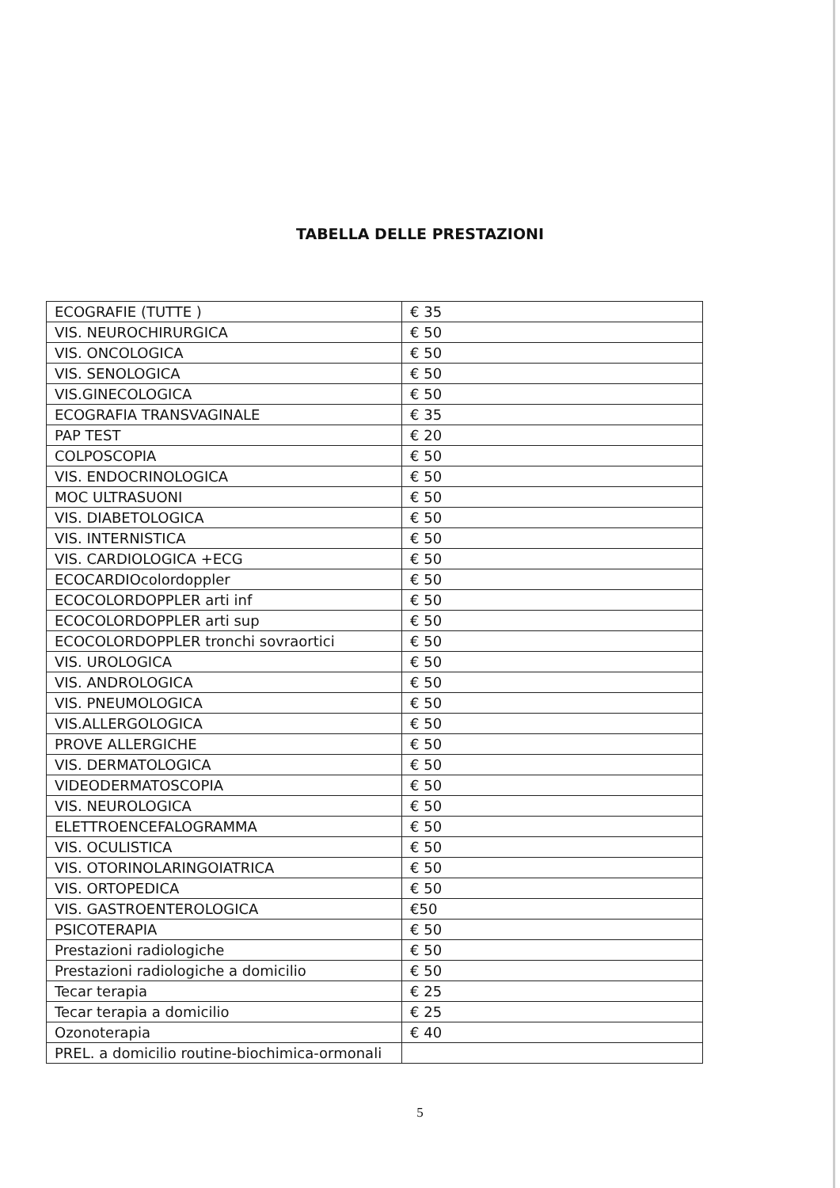TABELLA DELLE PRESTAZIONI
| ECOGRAFIE (TUTTE ) | € 35 |
| VIS. NEUROCHIRURGICA | € 50 |
| VIS. ONCOLOGICA | € 50 |
| VIS. SENOLOGICA | € 50 |
| VIS.GINECOLOGICA | € 50 |
| ECOGRAFIA TRANSVAGINALE | € 35 |
| PAP TEST | € 20 |
| COLPOSCOPIA | € 50 |
| VIS. ENDOCRINOLOGICA | € 50 |
| MOC ULTRASUONI | € 50 |
| VIS. DIABETOLOGICA | € 50 |
| VIS. INTERNISTICA | € 50 |
| VIS. CARDIOLOGICA +ECG | € 50 |
| ECOCARDIOcolordoppler | € 50 |
| ECOCOLORDOPPLER arti inf | € 50 |
| ECOCOLORDOPPLER arti sup | € 50 |
| ECOCOLORDOPPLER tronchi sovraortici | € 50 |
| VIS. UROLOGICA | € 50 |
| VIS. ANDROLOGICA | € 50 |
| VIS. PNEUMOLOGICA | € 50 |
| VIS.ALLERGOLOGICA | € 50 |
| PROVE ALLERGICHE | € 50 |
| VIS. DERMATOLOGICA | € 50 |
| VIDEODERMATOSCOPIA | € 50 |
| VIS. NEUROLOGICA | € 50 |
| ELETTROENCEFALOGRAMMA | € 50 |
| VIS. OCULISTICA | € 50 |
| VIS. OTORINOLARINGOIATRICA | € 50 |
| VIS. ORTOPEDICA | € 50 |
| VIS. GASTROENTEROLOGICA | €50 |
| PSICOTERAPIA | € 50 |
| Prestazioni radiologiche | € 50 |
| Prestazioni radiologiche a domicilio | € 50 |
| Tecar terapia | € 25 |
| Tecar terapia a domicilio | € 25 |
| Ozonoterapia | € 40 |
| PREL. a domicilio routine-biochimica-ormonali | |
5